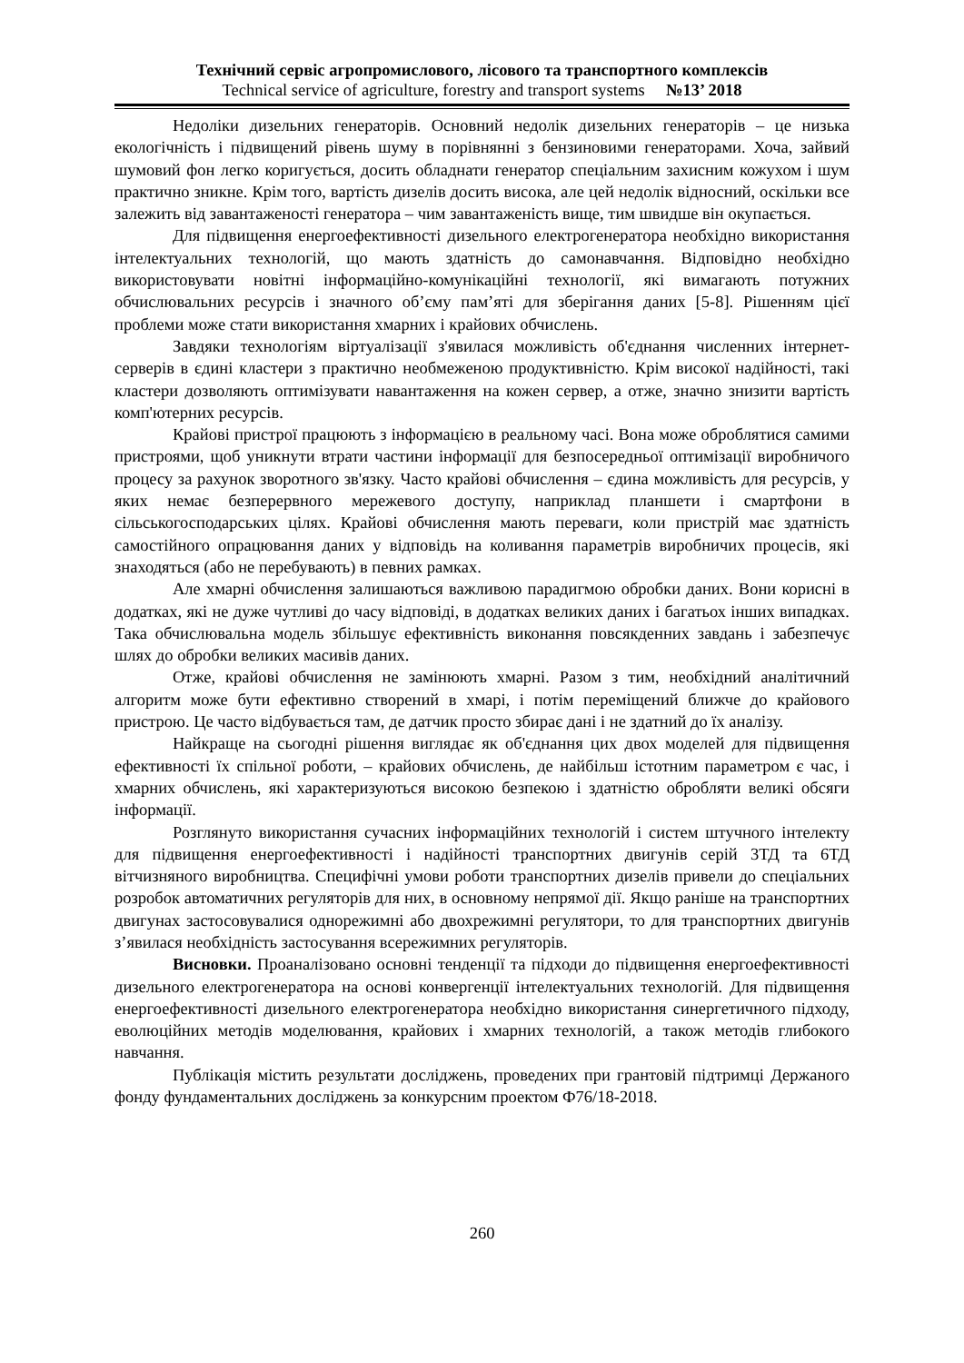Технічний сервіс агропромислового, лісового та транспортного комплексів
Technical service of agriculture, forestry and transport systems №13’ 2018
Недоліки дизельних генераторів. Основний недолік дизельних генераторів – це низька екологічність і підвищений рівень шуму в порівнянні з бензиновими генераторами. Хоча, зайвий шумовий фон легко коригується, досить обладнати генератор спеціальним захисним кожухом і шум практично зникне. Крім того, вартість дизелів досить висока, але цей недолік відносний, оскільки все залежить від завантаженості генератора – чим завантаженість вище, тим швидше він окупається.
Для підвищення енергоефективності дизельного електрогенератора необхідно використання інтелектуальних технологій, що мають здатність до самонавчання. Відповідно необхідно використовувати новітні інформаційно-комунікаційні технології, які вимагають потужних обчислювальних ресурсів і значного об’єму пам’яті для зберігання даних [5-8]. Рішенням цієї проблеми може стати використання хмарних і крайових обчислень.
Завдяки технологіям віртуалізації з'явилася можливість об'єднання численних інтернет-серверів в єдині кластери з практично необмеженою продуктивністю. Крім високої надійності, такі кластери дозволяють оптимізувати навантаження на кожен сервер, а отже, значно знизити вартість комп'ютерних ресурсів.
Крайові пристрої працюють з інформацією в реальному часі. Вона може оброблятися самими пристроями, щоб уникнути втрати частини інформації для безпосередньої оптимізації виробничого процесу за рахунок зворотного зв'язку. Часто крайові обчислення – єдина можливість для ресурсів, у яких немає безперервного мережевого доступу, наприклад планшети і смартфони в сільськогосподарських цілях. Крайові обчислення мають переваги, коли пристрій має здатність самостійного опрацювання даних у відповідь на коливання параметрів виробничих процесів, які знаходяться (або не перебувають) в певних рамках.
Але хмарні обчислення залишаються важливою парадигмою обробки даних. Вони корисні в додатках, які не дуже чутливі до часу відповіді, в додатках великих даних і багатьох інших випадках. Така обчислювальна модель збільшує ефективність виконання повсякденних завдань і забезпечує шлях до обробки великих масивів даних.
Отже, крайові обчислення не замінюють хмарні. Разом з тим, необхідний аналітичний алгоритм може бути ефективно створений в хмарі, і потім переміщений ближче до крайового пристрою. Це часто відбувається там, де датчик просто збирає дані і не здатний до їх аналізу.
Найкраще на сьогодні рішення виглядає як об'єднання цих двох моделей для підвищення ефективності їх спільної роботи, – крайових обчислень, де найбільш істотним параметром є час, і хмарних обчислень, які характеризуються високою безпекою і здатністю обробляти великі обсяги інформації.
Розглянуто використання сучасних інформаційних технологій і систем штучного інтелекту для підвищення енергоефективності і надійності транспортних двигунів серій 3ТД та 6ТД вітчизняного виробництва. Специфічні умови роботи транспортних дизелів привели до спеціальних розробок автоматичних регуляторів для них, в основному непрямої дії. Якщо раніше на транспортних двигунах застосовувалися однорежимні або двохрежимні регулятори, то для транспортних двигунів з’явилася необхідність застосування всережимних регуляторів.
Висновки. Проаналізовано основні тенденції та підходи до підвищення енергоефективності дизельного електрогенератора на основі конвергенції інтелектуальних технологій. Для підвищення енергоефективності дизельного електрогенератора необхідно використання синергетичного підходу, еволюційних методів моделювання, крайових і хмарних технологій, а також методів глибокого навчання.
Публікація містить результати досліджень, проведених при грантовій підтримці Держаного фонду фундаментальних досліджень за конкурсним проектом Ф76/18-2018.
260